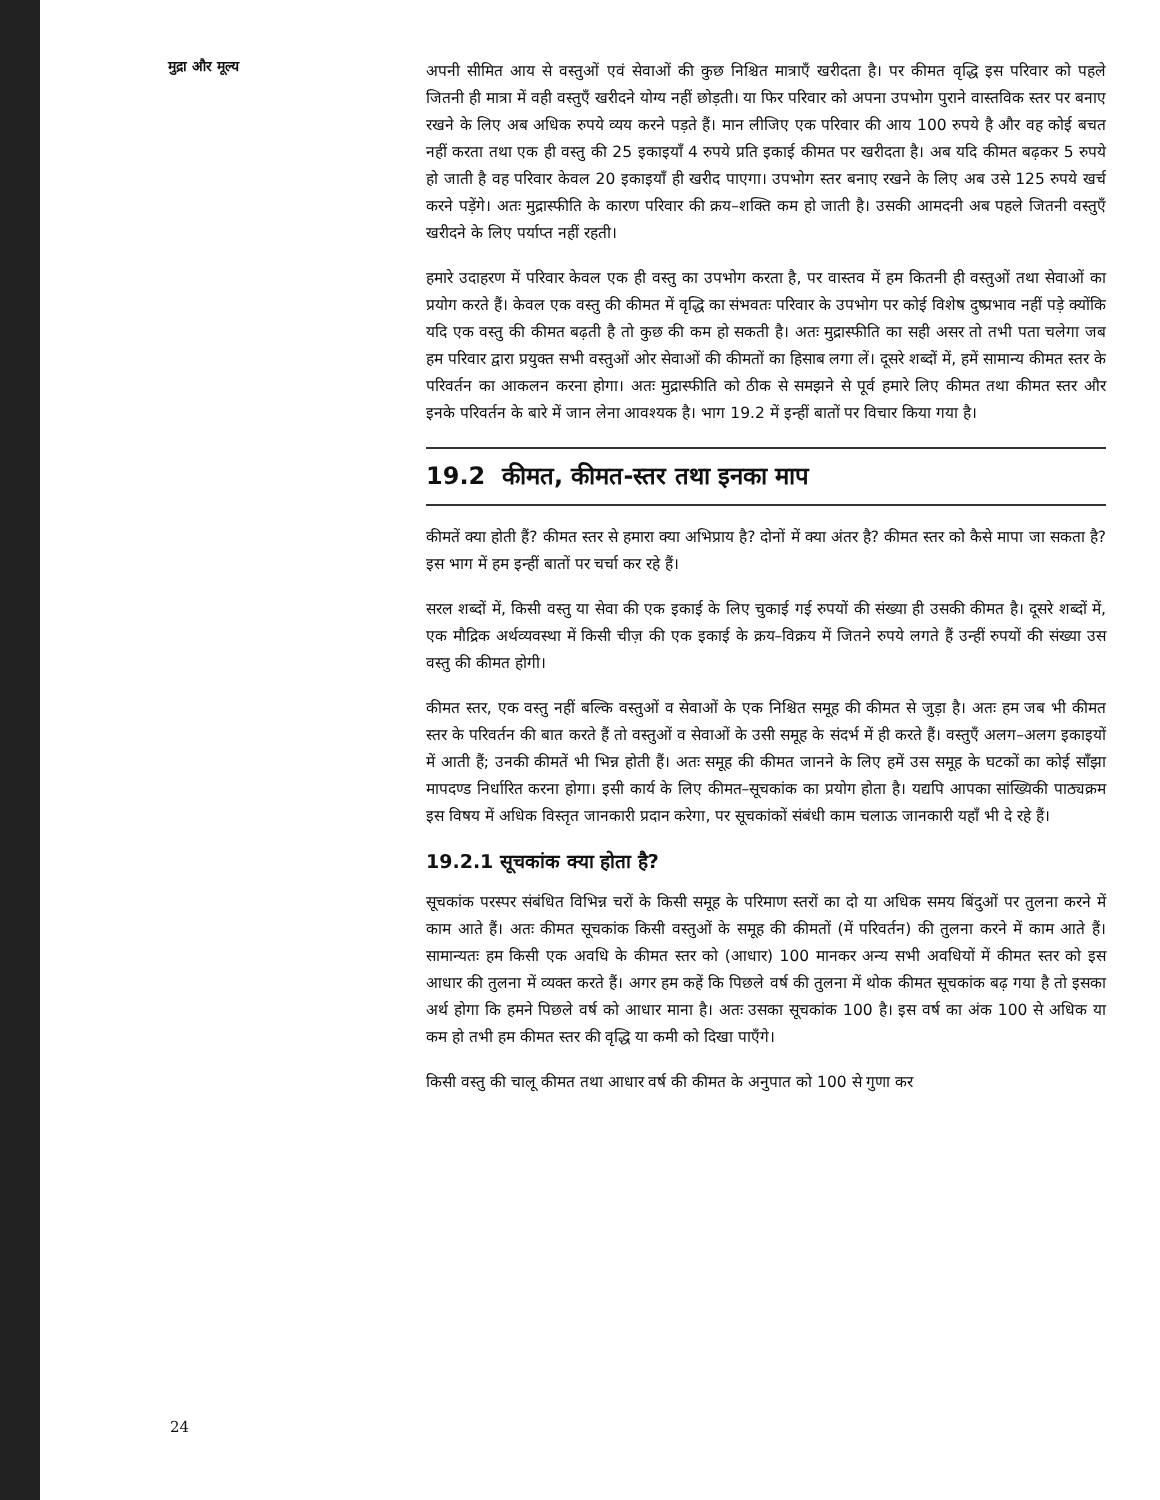मुद्रा और मूल्य
अपनी सीमित आय से वस्तुओं एवं सेवाओं की कुछ निश्चित मात्राएँ खरीदता है। पर कीमत वृद्धि इस परिवार को पहले जितनी ही मात्रा में वही वस्तुएँ खरीदने योग्य नहीं छोड़ती। या फिर परिवार को अपना उपभोग पुराने वास्तविक स्तर पर बनाए रखने के लिए अब अधिक रुपये व्यय करने पड़ते हैं। मान लीजिए एक परिवार की आय 100 रुपये है और वह कोई बचत नहीं करता तथा एक ही वस्तु की 25 इकाइयाँ 4 रुपये प्रति इकाई कीमत पर खरीदता है। अब यदि कीमत बढ़कर 5 रुपये हो जाती है वह परिवार केवल 20 इकाइयाँ ही खरीद पाएगा। उपभोग स्तर बनाए रखने के लिए अब उसे 125 रुपये खर्च करने पड़ेंगे। अतः मुद्रास्फीति के कारण परिवार की क्रय–शक्ति कम हो जाती है। उसकी आमदनी अब पहले जितनी वस्तुएँ खरीदने के लिए पर्याप्त नहीं रहती।
हमारे उदाहरण में परिवार केवल एक ही वस्तु का उपभोग करता है, पर वास्तव में हम कितनी ही वस्तुओं तथा सेवाओं का प्रयोग करते हैं। केवल एक वस्तु की कीमत में वृद्धि का संभवतः परिवार के उपभोग पर कोई विशेष दुष्प्रभाव नहीं पड़े क्योंकि यदि एक वस्तु की कीमत बढ़ती है तो कुछ की कम हो सकती है। अतः मुद्रास्फीति का सही असर तो तभी पता चलेगा जब हम परिवार द्वारा प्रयुक्त सभी वस्तुओं ओर सेवाओं की कीमतों का हिसाब लगा लें। दूसरे शब्दों में, हमें सामान्य कीमत स्तर के परिवर्तन का आकलन करना होगा। अतः मुद्रास्फीति को ठीक से समझने से पूर्व हमारे लिए कीमत तथा कीमत स्तर और इनके परिवर्तन के बारे में जान लेना आवश्यक है। भाग 19.2 में इन्हीं बातों पर विचार किया गया है।
19.2 कीमत, कीमत-स्तर तथा इनका माप
कीमतें क्या होती हैं? कीमत स्तर से हमारा क्या अभिप्राय है? दोनों में क्या अंतर है? कीमत स्तर को कैसे मापा जा सकता है? इस भाग में हम इन्हीं बातों पर चर्चा कर रहे हैं।
सरल शब्दों में, किसी वस्तु या सेवा की एक इकाई के लिए चुकाई गई रुपयों की संख्या ही उसकी कीमत है। दूसरे शब्दों में, एक मौद्रिक अर्थव्यवस्था में किसी चीज़ की एक इकाई के क्रय–विक्रय में जितने रुपये लगते हैं उन्हीं रुपयों की संख्या उस वस्तु की कीमत होगी।
कीमत स्तर, एक वस्तु नहीं बल्कि वस्तुओं व सेवाओं के एक निश्चित समूह की कीमत से जुड़ा है। अतः हम जब भी कीमत स्तर के परिवर्तन की बात करते हैं तो वस्तुओं व सेवाओं के उसी समूह के संदर्भ में ही करते हैं। वस्तुएँ अलग–अलग इकाइयों में आती हैं; उनकी कीमतें भी भिन्न होती हैं। अतः समूह की कीमत जानने के लिए हमें उस समूह के घटकों का कोई साँझा मापदण्ड निर्धारित करना होगा। इसी कार्य के लिए कीमत–सूचकांक का प्रयोग होता है। यद्यपि आपका सांख्यिकी पाठ्यक्रम इस विषय में अधिक विस्तृत जानकारी प्रदान करेगा, पर सूचकांकों संबंधी काम चलाऊ जानकारी यहाँ भी दे रहे हैं।
19.2.1 सूचकांक क्या होता है?
सूचकांक परस्पर संबंधित विभिन्न चरों के किसी समूह के परिमाण स्तरों का दो या अधिक समय बिंदुओं पर तुलना करने में काम आते हैं। अतः कीमत सूचकांक किसी वस्तुओं के समूह की कीमतों (में परिवर्तन) की तुलना करने में काम आते हैं। सामान्यतः हम किसी एक अवधि के कीमत स्तर को (आधार) 100 मानकर अन्य सभी अवधियों में कीमत स्तर को इस आधार की तुलना में व्यक्त करते हैं। अगर हम कहें कि पिछले वर्ष की तुलना में थोक कीमत सूचकांक बढ़ गया है तो इसका अर्थ होगा कि हमने पिछले वर्ष को आधार माना है। अतः उसका सूचकांक 100 है। इस वर्ष का अंक 100 से अधिक या कम हो तभी हम कीमत स्तर की वृद्धि या कमी को दिखा पाएँगे।
किसी वस्तु की चालू कीमत तथा आधार वर्ष की कीमत के अनुपात को 100 से गुणा कर
24